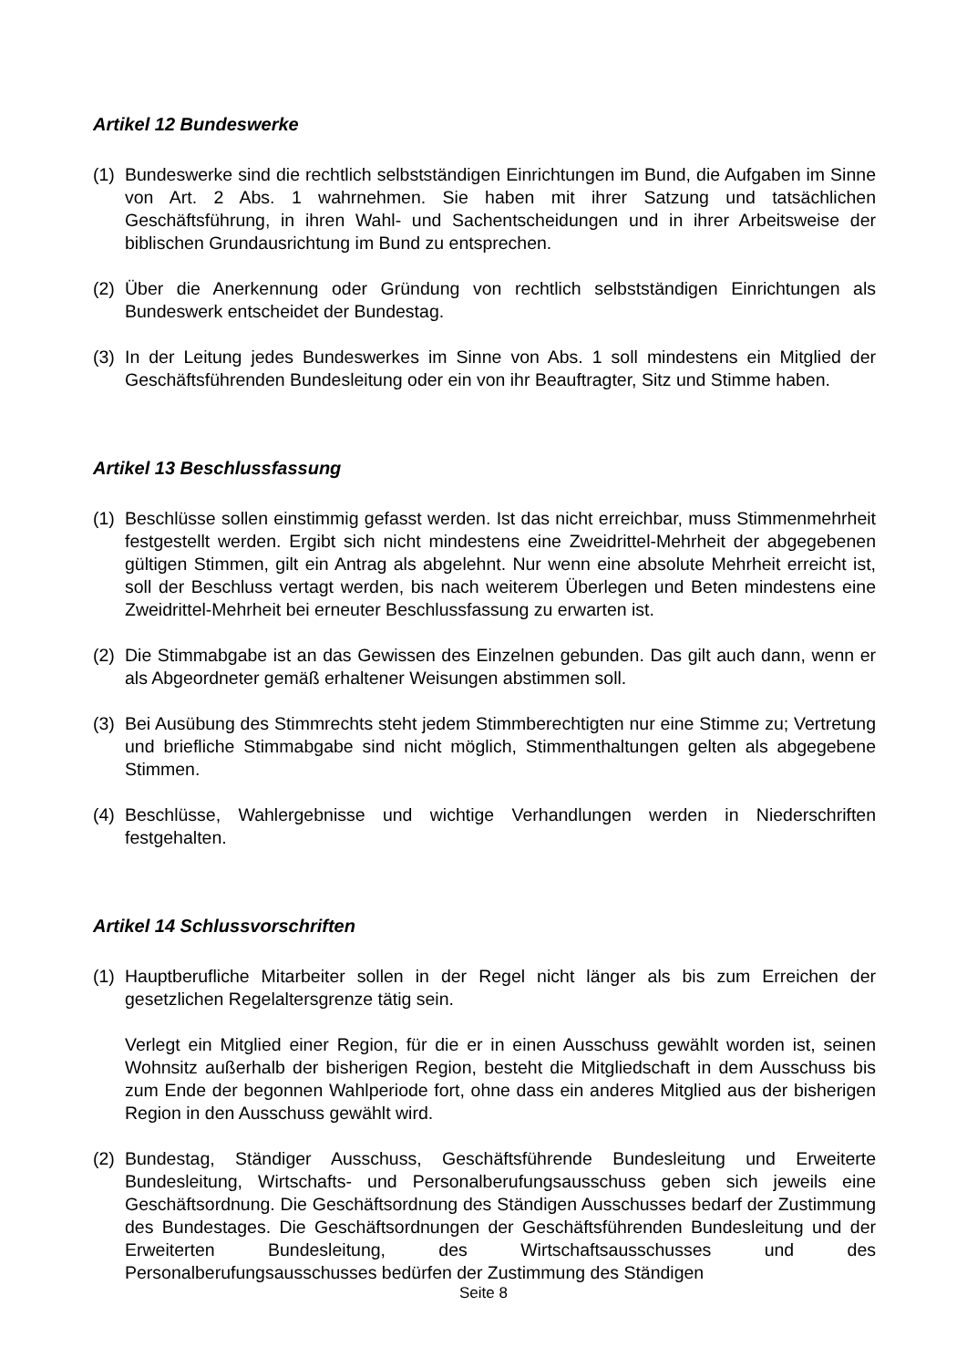Artikel 12 Bundeswerke
(1)
Bundeswerke sind die rechtlich selbstständigen Einrichtungen im Bund, die Aufgaben im Sinne von Art. 2 Abs. 1 wahrnehmen. Sie haben mit ihrer Satzung und tatsächlichen Geschäftsführung, in ihren Wahl- und Sachentscheidungen und in ihrer Arbeitsweise der biblischen Grundausrichtung im Bund zu entsprechen.
(2)
Über die Anerkennung oder Gründung von rechtlich selbstständigen Einrichtungen als Bundeswerk entscheidet der Bundestag.
(3)
In der Leitung jedes Bundeswerkes im Sinne von Abs. 1 soll mindestens ein Mitglied der Geschäftsführenden Bundesleitung oder ein von ihr Beauftragter, Sitz und Stimme haben.
Artikel 13 Beschlussfassung
(1)
Beschlüsse sollen einstimmig gefasst werden. Ist das nicht erreichbar, muss Stimmenmehrheit festgestellt werden. Ergibt sich nicht mindestens eine Zweidrittel-Mehrheit der abgegebenen gültigen Stimmen, gilt ein Antrag als abgelehnt. Nur wenn eine absolute Mehrheit erreicht ist, soll der Beschluss vertagt werden, bis nach weiterem Überlegen und Beten mindestens eine Zweidrittel-Mehrheit bei erneuter Beschlussfassung zu erwarten ist.
(2)
Die Stimmabgabe ist an das Gewissen des Einzelnen gebunden. Das gilt auch dann, wenn er als Abgeordneter gemäß erhaltener Weisungen abstimmen soll.
(3)
Bei Ausübung des Stimmrechts steht jedem Stimmberechtigten nur eine Stimme zu; Vertretung und briefliche Stimmabgabe sind nicht möglich, Stimmenthaltungen gelten als abgegebene Stimmen.
(4)
Beschlüsse, Wahlergebnisse und wichtige Verhandlungen werden in Niederschriften festgehalten.
Artikel 14 Schlussvorschriften
(1)
Hauptberufliche Mitarbeiter sollen in der Regel nicht länger als bis zum Erreichen der gesetzlichen Regelaltersgrenze tätig sein.
Verlegt ein Mitglied einer Region, für die er in einen Ausschuss gewählt worden ist, seinen Wohnsitz außerhalb der bisherigen Region, besteht die Mitgliedschaft in dem Ausschuss bis zum Ende der begonnen Wahlperiode fort, ohne dass ein anderes Mitglied aus der bisherigen Region in den Ausschuss gewählt wird.
(2)
Bundestag, Ständiger Ausschuss, Geschäftsführende Bundesleitung und Erweiterte Bundesleitung, Wirtschafts- und Personalberufungsausschuss geben sich jeweils eine Geschäftsordnung. Die Geschäftsordnung des Ständigen Ausschusses bedarf der Zustimmung des Bundestages. Die Geschäftsordnungen der Geschäftsführenden Bundesleitung und der Erweiterten Bundesleitung, des Wirtschaftsausschusses und des Personalberufungsausschusses bedürfen der Zustimmung des Ständigen
Seite 8